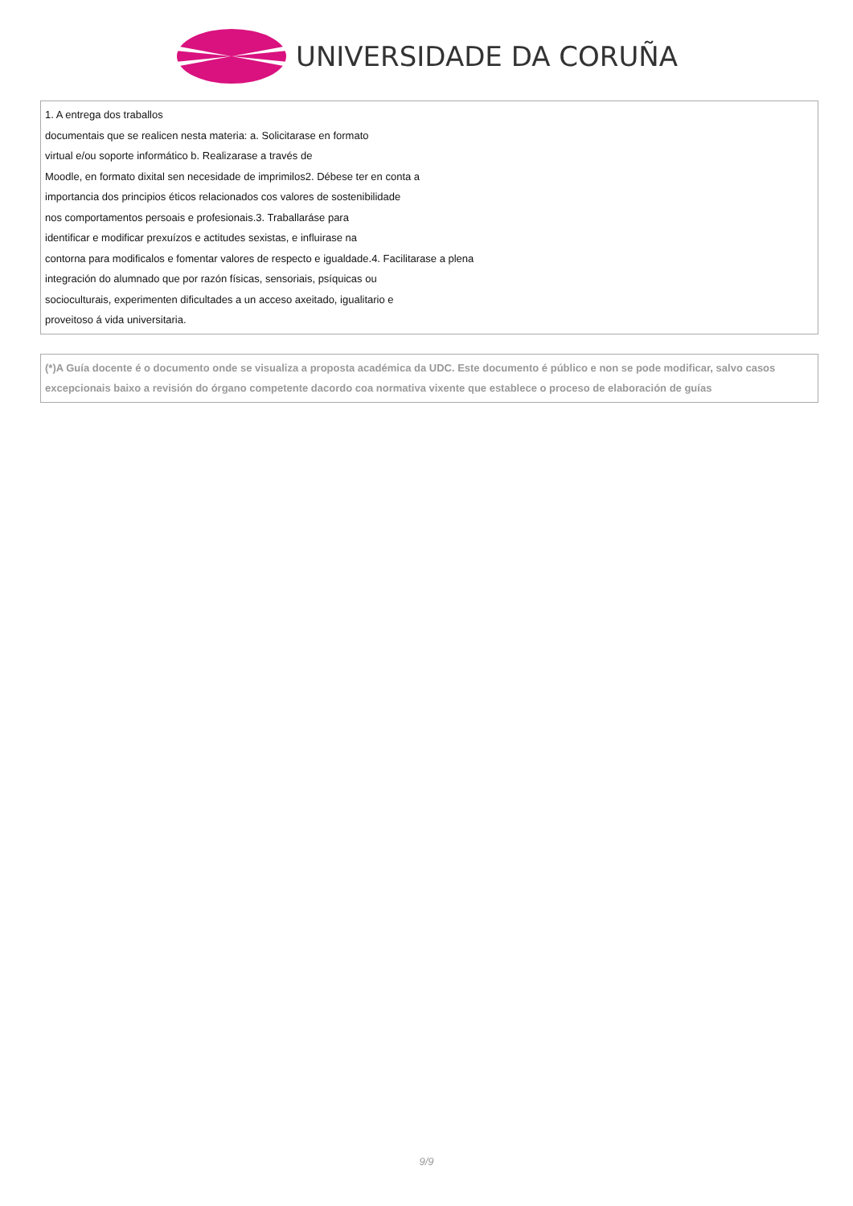UNIVERSIDADE DA CORUÑA
| 1. A entrega dos traballos documentais que se realicen nesta materia: a. Solicitarase en formato virtual e/ou soporte informático b. Realizarase a través de Moodle, en formato dixital sen necesidade de imprimilos2. Débese ter en conta a importancia dos principios éticos relacionados cos valores de sostenibilidade nos comportamentos persoais e profesionais.3. Traballaráse para identificar e modificar prexuízos e actitudes sexistas, e influirase na contorna para modificalos e fomentar valores de respecto e igualdade.4. Facilitarase a plena integración do alumnado que por razón físicas, sensoriais, psíquicas ou socioculturais, experimenten dificultades a un acceso axeitado, igualitario e proveitoso á vida universitaria. |
| (*)A Guía docente é o documento onde se visualiza a proposta académica da UDC. Este documento é público e non se pode modificar, salvo casos excepcionais baixo a revisión do órgano competente dacordo coa normativa vixente que establece o proceso de elaboración de guías |
9/9